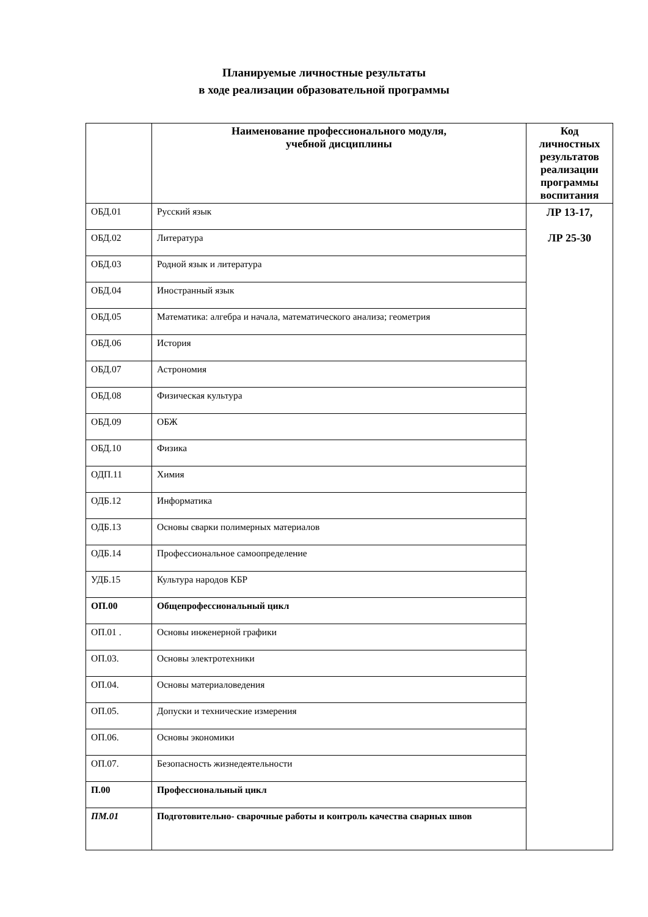Планируемые личностные результаты
в ходе реализации образовательной программы
| | Наименование профессионального модуля, учебной дисциплины | Код личностных результатов реализации программы воспитания |
| --- | --- | --- |
| ОБД.01 | Русский язык | ЛР 13-17, ЛР 25-30 |
| ОБД.02 | Литература | |
| ОБД.03 | Родной язык и литература | |
| ОБД.04 | Иностранный язык | |
| ОБД.05 | Математика: алгебра и начала, математического анализа; геометрия | |
| ОБД.06 | История | |
| ОБД.07 | Астрономия | |
| ОБД.08 | Физическая культура | |
| ОБД.09 | ОБЖ | |
| ОБД.10 | Физика | |
| ОДП.11 | Химия | |
| ОДБ.12 | Информатика | |
| ОДБ.13 | Основы сварки полимерных материалов | |
| ОДБ.14 | Профессиональное самоопределение | |
| УДБ.15 | Культура народов КБР | |
| ОП.00 | Общепрофессиональный цикл | |
| ОП.01 . | Основы инженерной графики | |
| ОП.03. | Основы электротехники | |
| ОП.04. | Основы материаловедения | |
| ОП.05. | Допуски и технические измерения | |
| ОП.06. | Основы экономики | |
| ОП.07. | Безопасность жизнедеятельности | |
| П.00 | Профессиональный цикл | |
| ПМ.01 | Подготовительно- сварочные работы и контроль качества сварных швов | |